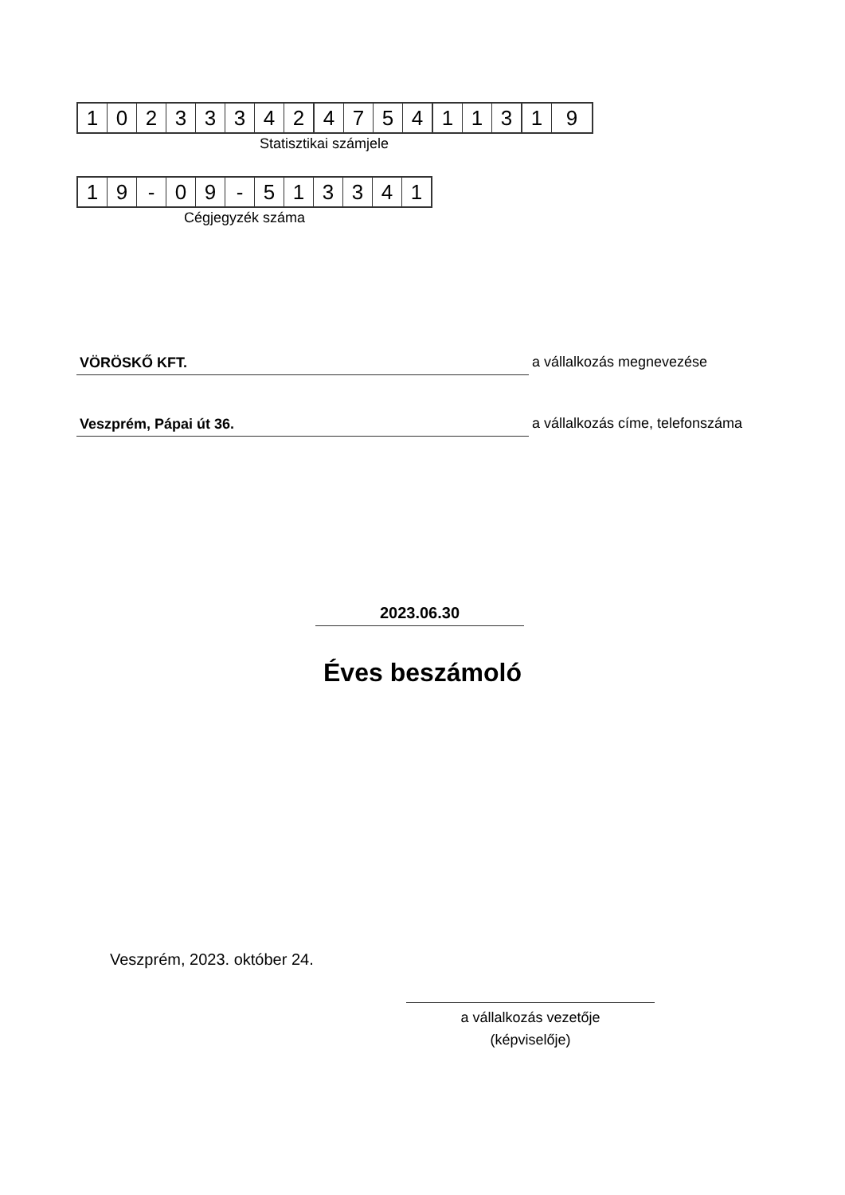| 1 | 0 | 2 | 3 | 3 | 3 | 4 | 2 | 4 | 7 | 5 | 4 | 1 | 1 | 3 | 1 | 9 |
Statisztikai számjele
| 1 | 9 | - | 0 | 9 | - | 5 | 1 | 3 | 3 | 4 | 1 |
Cégjegyzék száma
VÖRÖSKŐ KFT.
a vállalkozás megnevezése
Veszprém, Pápai út 36.
a vállalkozás címe, telefonszáma
2023.06.30
Éves beszámoló
Veszprém, 2023. október 24.
a vállalkozás vezetője
(képviselője)